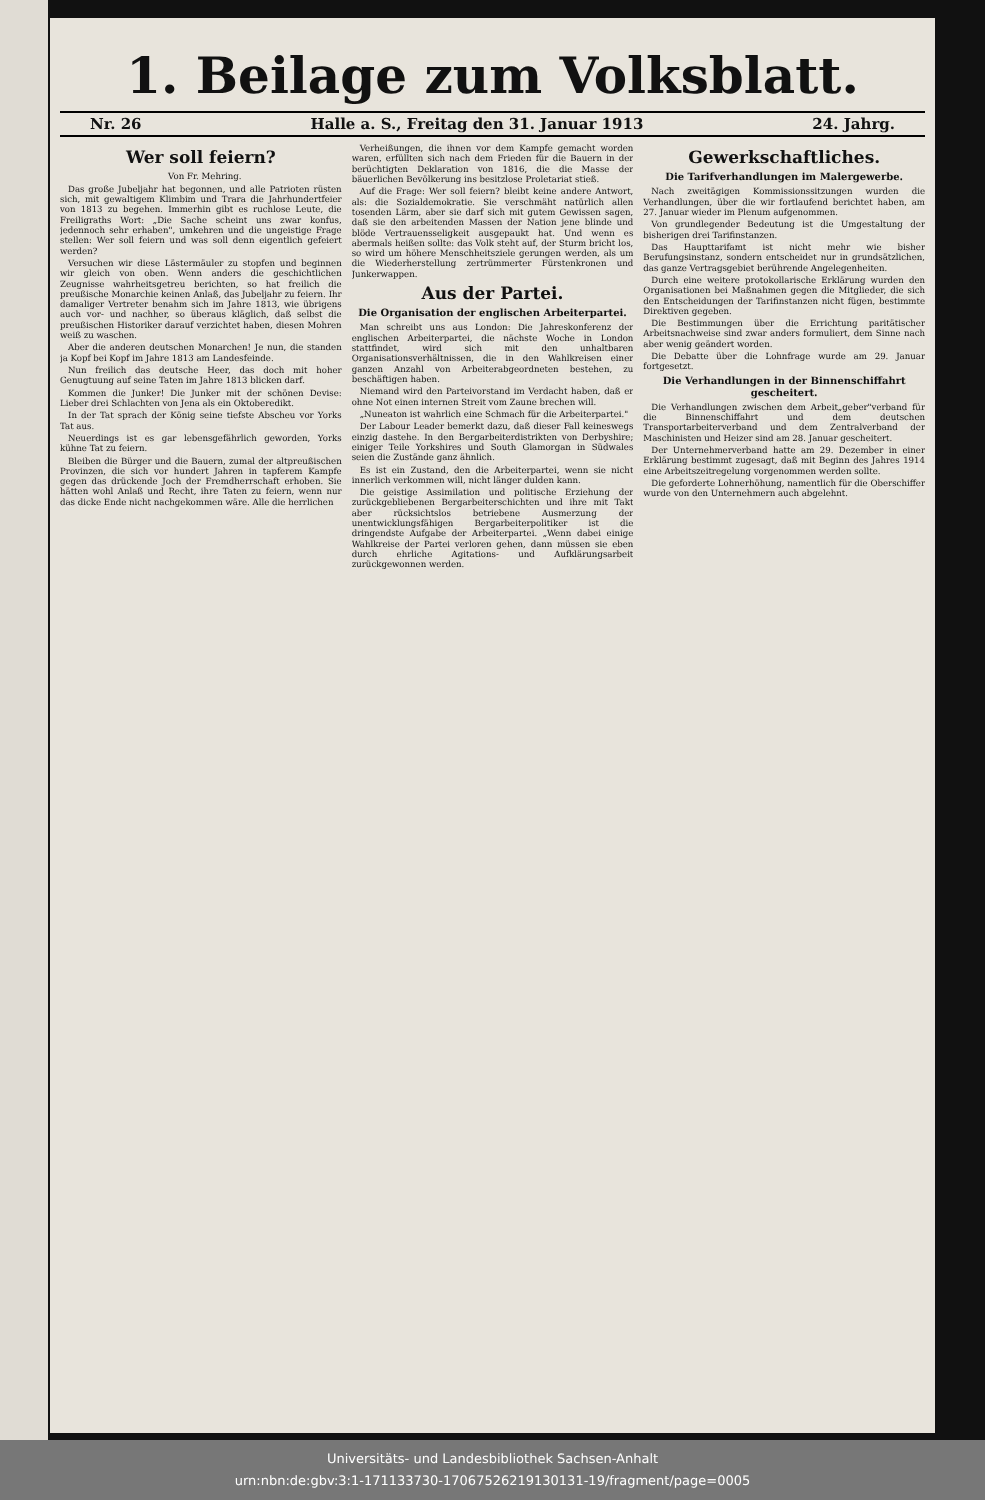1. Beilage zum Volksblatt.
Nr. 26 Halle a. S., Freitag den 31. Januar 1913 24. Jahrg.
Wer soll feiern?
Von Fr. Mehring.
Das große Jubeljahr hat begonnen, und alle Patrioten rüsten sich, mit gewaltigem Klimbim und Trara die Jahrhundertfeier von 1813 zu begehen. Immerhin gibt es ruchlose Leute, die Freiligraths Wort: „Die Sache scheint uns zwar konfus, jedennoch sehr erhaben", umkehren und die ungeistige Frage stellen: Wer soll feiern und was soll denn eigentlich gefeiert werden?
Versuchen wir diese Lästermäuler zu stopfen und beginnen wir gleich von oben. Wenn anders die geschichtlichen Zeugnisse wahrheitsgetreu berichten, so hat freilich die preußische Monarchie keinen Anlaß, das Jubeljahr zu feiern. Ihr damaliger Vertreter benahm sich im Jahre 1813, wie übrigens auch vor- und nachher, so überaus kläglich, daß selbst die preußischen Historiker darauf verzichtet haben, diesen Mohren weiß zu waschen.
Aber die anderen deutschen Monarchen! Je nun, die standen ja Kopf bei Kopf im Jahre 1813 am Landesfeinde.
Nun freilich das deutsche Heer, das doch mit hoher Genugtuung auf seine Taten im Jahre 1813 blicken darf.
Kommen die Junker! Die Junker mit der schönen Devise: Lieber drei Schlachten von Jena als ein Oktoberedikt.
In der Tat sprach der König seine tiefste Abscheu vor Yorks Tat aus.
Neuerdings ist es gar lebensgefährlich geworden, Yorks kühne Tat zu feiern.
Bleiben die Bürger und die Bauern, zumal der altpreußischen Provinzen, die sich vor hundert Jahren in tapferem Kampfe gegen das drückende Joch der Fremdherrschaft erhoben. Sie hätten wohl Anlaß und Recht, ihre Taten zu feiern, wenn nur das dicke Ende nicht nachgekommen wäre. Alle die herrlichen
Verheißungen, die ihnen vor dem Kampfe gemacht worden waren, erfüllten sich nach dem Frieden für die Bauern in der berüchtigten Deklaration von 1816, die die Masse der bäuerlichen Bevölkerung ins besitzlose Proletariat stieß.
Auf die Frage: Wer soll feiern? bleibt keine andere Antwort, als: die Sozialdemokratie. Sie verschmäht natürlich allen tosenden Lärm, aber sie darf sich mit gutem Gewissen sagen, daß sie den arbeitenden Massen der Nation jene blinde und blöde Vertrauensseligkeit ausgepaukt hat. Und wenn es abermals heißen sollte: das Volk steht auf, der Sturm bricht los, so wird um höhere Menschheitsziele gerungen werden, als um die Wiederherstellung zertrümmerter Fürstenkronen und Junkerwappen.
Aus der Partei.
Die Organisation der englischen Arbeiterpartei.
Man schreibt uns aus London: Die Jahreskonferenz der englischen Arbeiterpartei, die nächste Woche in London stattfindet, wird sich mit den unhaltbaren Organisationsverhältnissen, die in den Wahlkreisen einer ganzen Anzahl von Arbeiterabgeordneten bestehen, zu beschäftigen haben.
Niemand wird den Parteivorstand im Verdacht haben, daß er ohne Not einen internen Streit vom Zaune brechen will.
„Nuneaton ist wahrlich eine Schmach für die Arbeiterpartei."
Der Labour Leader bemerkt dazu, daß dieser Fall keineswegs einzig dastehe. In den Bergarbeiterdistrikten von Derbyshire; einiger Teile Yorkshires und South Glamorgan in Südwales seien die Zustände ganz ähnlich.
Es ist ein Zustand, den die Arbeiterpartei, wenn sie nicht innerlich verkommen will, nicht länger dulden kann.
Die geistige Assimilation und politische Erziehung der zurückgebliebenen Bergarbeiterschichten und ihre mit Takt aber rücksichtslos betriebene Ausmerzung der unentwicklungsfähigen Bergarbeiterpolitiker ist die dringendste Aufgabe der Arbeiterpartei. „Wenn dabei einige Wahlkreise der Partei verloren gehen, dann müssen sie eben durch ehrliche Agitations- und Aufklärungsarbeit zurückgewonnen werden.
Gewerkschaftliches.
Die Tarifverhandlungen im Malergewerbe.
Nach zweitägigen Kommissionssitzungen wurden die Verhandlungen, über die wir fortlaufend berichtet haben, am 27. Januar wieder im Plenum aufgenommen.
Von grundlegender Bedeutung ist die Umgestaltung der bisherigen drei Tarifinstanzen.
Das Haupttarifamt ist nicht mehr wie bisher Berufungsinstanz, sondern entscheidet nur in grundsätzlichen, das ganze Vertragsgebiet berührende Angelegenheiten.
Durch eine weitere protokollarische Erklärung wurden den Organisationen bei Maßnahmen gegen die Mitglieder, die sich den Entscheidungen der Tarifinstanzen nicht fügen, bestimmte Direktiven gegeben.
Die Bestimmungen über die Errichtung paritätischer Arbeitsnachweise sind zwar anders formuliert, dem Sinne nach aber wenig geändert worden.
Die Debatte über die Lohnfrage wurde am 29. Januar fortgesetzt.
Die Verhandlungen in der Binnenschiffahrt gescheitert.
Die Verhandlungen zwischen dem Arbeit„geber"verband für die Binnenschiffahrt und dem deutschen Transportarbeiterverband und dem Zentralverband der Maschinisten und Heizer sind am 28. Januar gescheitert.
Der Unternehmerverband hatte am 29. Dezember in einer Erklärung bestimmt zugesagt, daß mit Beginn des Jahres 1914 eine Arbeitszeitregelung vorgenommen werden sollte.
Die geforderte Lohnerhöhung, namentlich für die Oberschiffer wurde von den Unternehmern auch abgelehnt.
Universitäts- und Landesbibliothek Sachsen-Anhalt
urn:nbn:de:gbv:3:1-171133730-17067526219130131-19/fragment/page=0005